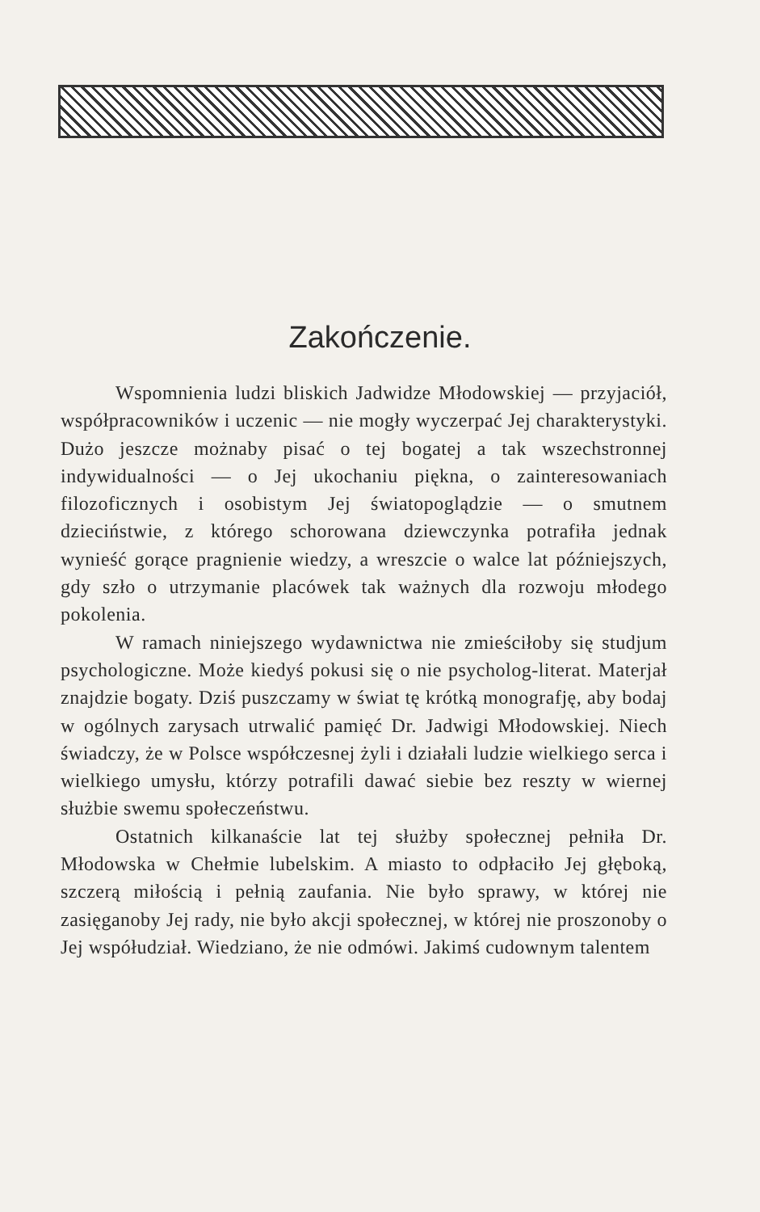Zakończenie.
Wspomnienia ludzi bliskich Jadwidze Młodowskiej — przyjaciół, współpracowników i uczenic — nie mogły wyczerpać Jej charakterystyki. Dużo jeszcze możnaby pisać o tej bogatej a tak wszechstronnej indywidualności — o Jej ukochaniu piękna, o zainteresowaniach filozoficznych i osobistym Jej światopoglądzie — o smutnem dzieciństwie, z którego schorowana dziewczynka potrafiła jednak wynieść gorące pragnienie wiedzy, a wreszcie o walce lat późniejszych, gdy szło o utrzymanie placówek tak ważnych dla rozwoju młodego pokolenia.
W ramach niniejszego wydawnictwa nie zmieściłoby się studjum psychologiczne. Może kiedyś pokusi się o nie psycholog-literat. Materjał znajdzie bogaty. Dziś puszczamy w świat tę krótką monografję, aby bodaj w ogólnych zarysach utrwalić pamięć Dr. Jadwigi Młodowskiej. Niech świadczy, że w Polsce współczesnej żyli i działali ludzie wielkiego serca i wielkiego umysłu, którzy potrafili dawać siebie bez reszty w wiernej służbie swemu społeczeństwu.
Ostatnich kilkanaście lat tej służby społecznej pełniła Dr. Młodowska w Chełmie lubelskim. A miasto to odpłaciło Jej głęboką, szczerą miłością i pełnią zaufania. Nie było sprawy, w której nie zasięganoby Jej rady, nie było akcji społecznej, w której nie proszonoby o Jej współudział. Wiedziano, że nie odmówi. Jakimś cudownym talentem